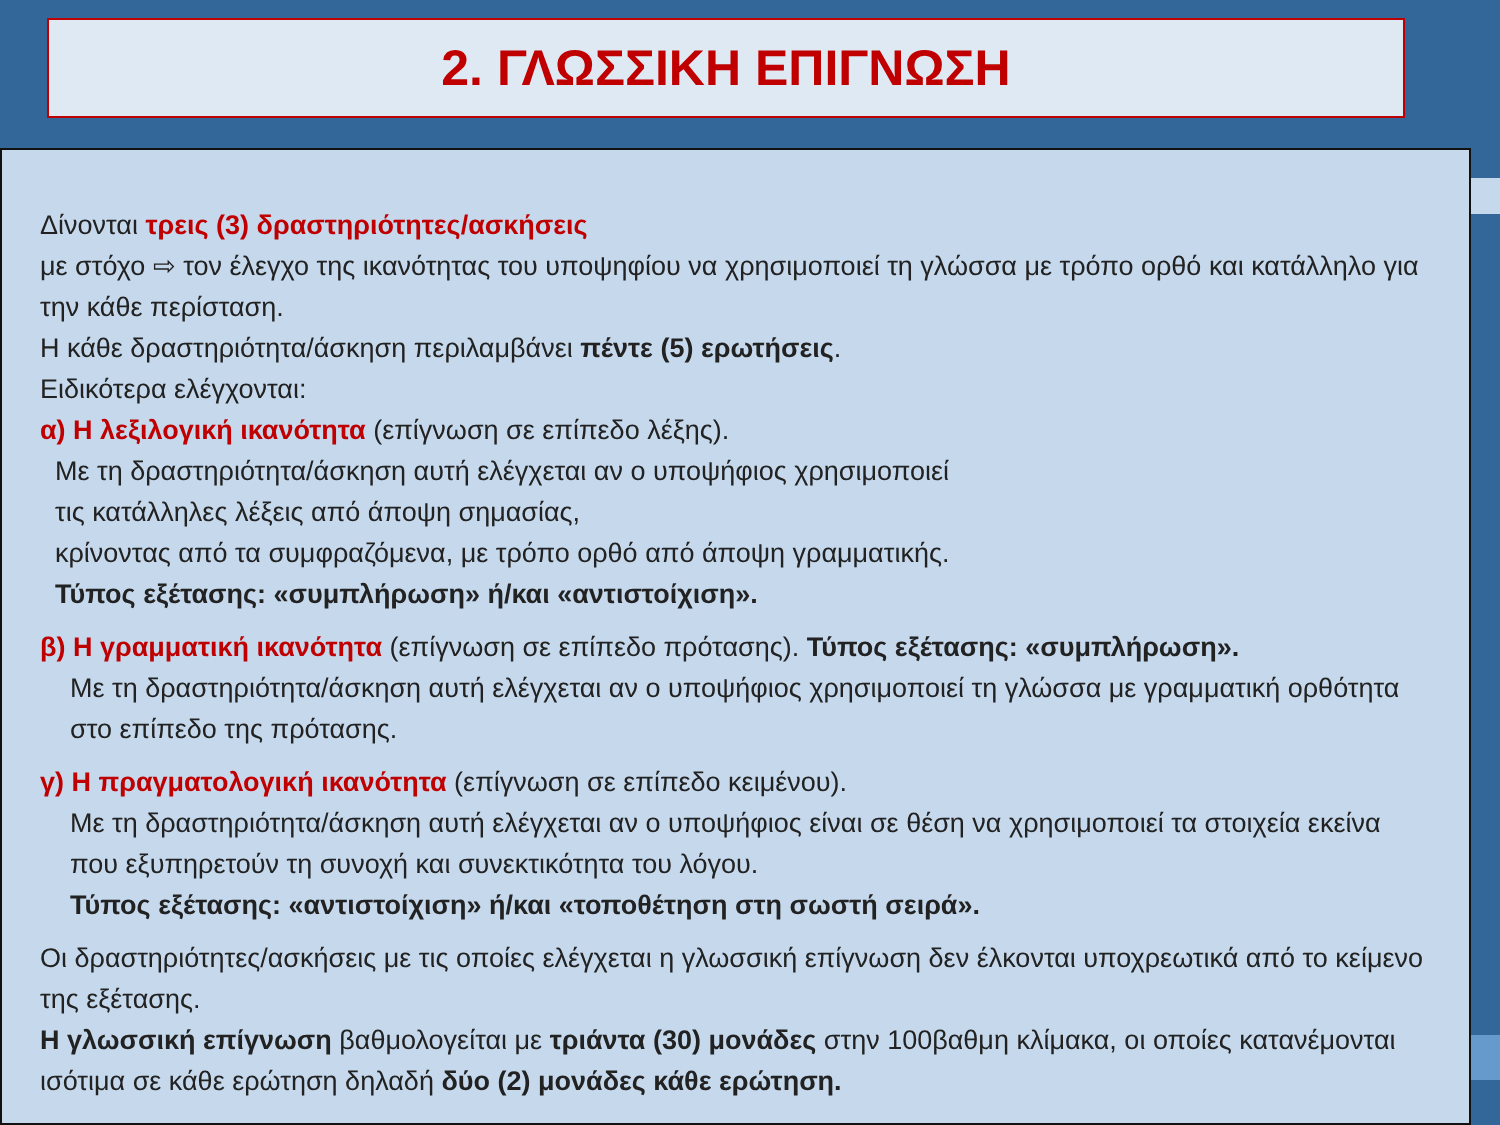2. ΓΛΩΣΣΙΚΗ ΕΠΙΓΝΩΣΗ
Δίνονται τρεις (3) δραστηριότητες/ασκήσεις
με στόχο ⇨ τον έλεγχο της ικανότητας του υποψηφίου να χρησιμοποιεί τη γλώσσα με τρόπο ορθό και κατάλληλο για την κάθε περίσταση.
Η κάθε δραστηριότητα/άσκηση περιλαμβάνει πέντε (5) ερωτήσεις.
Ειδικότερα ελέγχονται:
α) Η λεξιλογική ικανότητα (επίγνωση σε επίπεδο λέξης).
Με τη δραστηριότητα/άσκηση αυτή ελέγχεται αν ο υποψήφιος χρησιμοποιεί
τις κατάλληλες λέξεις από άποψη σημασίας,
κρίνοντας από τα συμφραζόμενα, με τρόπο ορθό από άποψη γραμματικής.
Τύπος εξέτασης: «συμπλήρωση» ή/και «αντιστοίχιση».
β) Η γραμματική ικανότητα (επίγνωση σε επίπεδο πρότασης). Τύπος εξέτασης: «συμπλήρωση».
Με τη δραστηριότητα/άσκηση αυτή ελέγχεται αν ο υποψήφιος χρησιμοποιεί τη γλώσσα με γραμματική ορθότητα στο επίπεδο της πρότασης.
γ) Η πραγματολογική ικανότητα (επίγνωση σε επίπεδο κειμένου).
Με τη δραστηριότητα/άσκηση αυτή ελέγχεται αν ο υποψήφιος είναι σε θέση να χρησιμοποιεί τα στοιχεία εκείνα που εξυπηρετούν τη συνοχή και συνεκτικότητα του λόγου.
Τύπος εξέτασης: «αντιστοίχιση» ή/και «τοποθέτηση στη σωστή σειρά».
Οι δραστηριότητες/ασκήσεις με τις οποίες ελέγχεται η γλωσσική επίγνωση δεν έλκονται υποχρεωτικά από το κείμενο της εξέτασης.
Η γλωσσική επίγνωση βαθμολογείται με τριάντα (30) μονάδες στην 100βαθμη κλίμακα, οι οποίες κατανέμονται ισότιμα σε κάθε ερώτηση δηλαδή δύο (2) μονάδες κάθε ερώτηση.